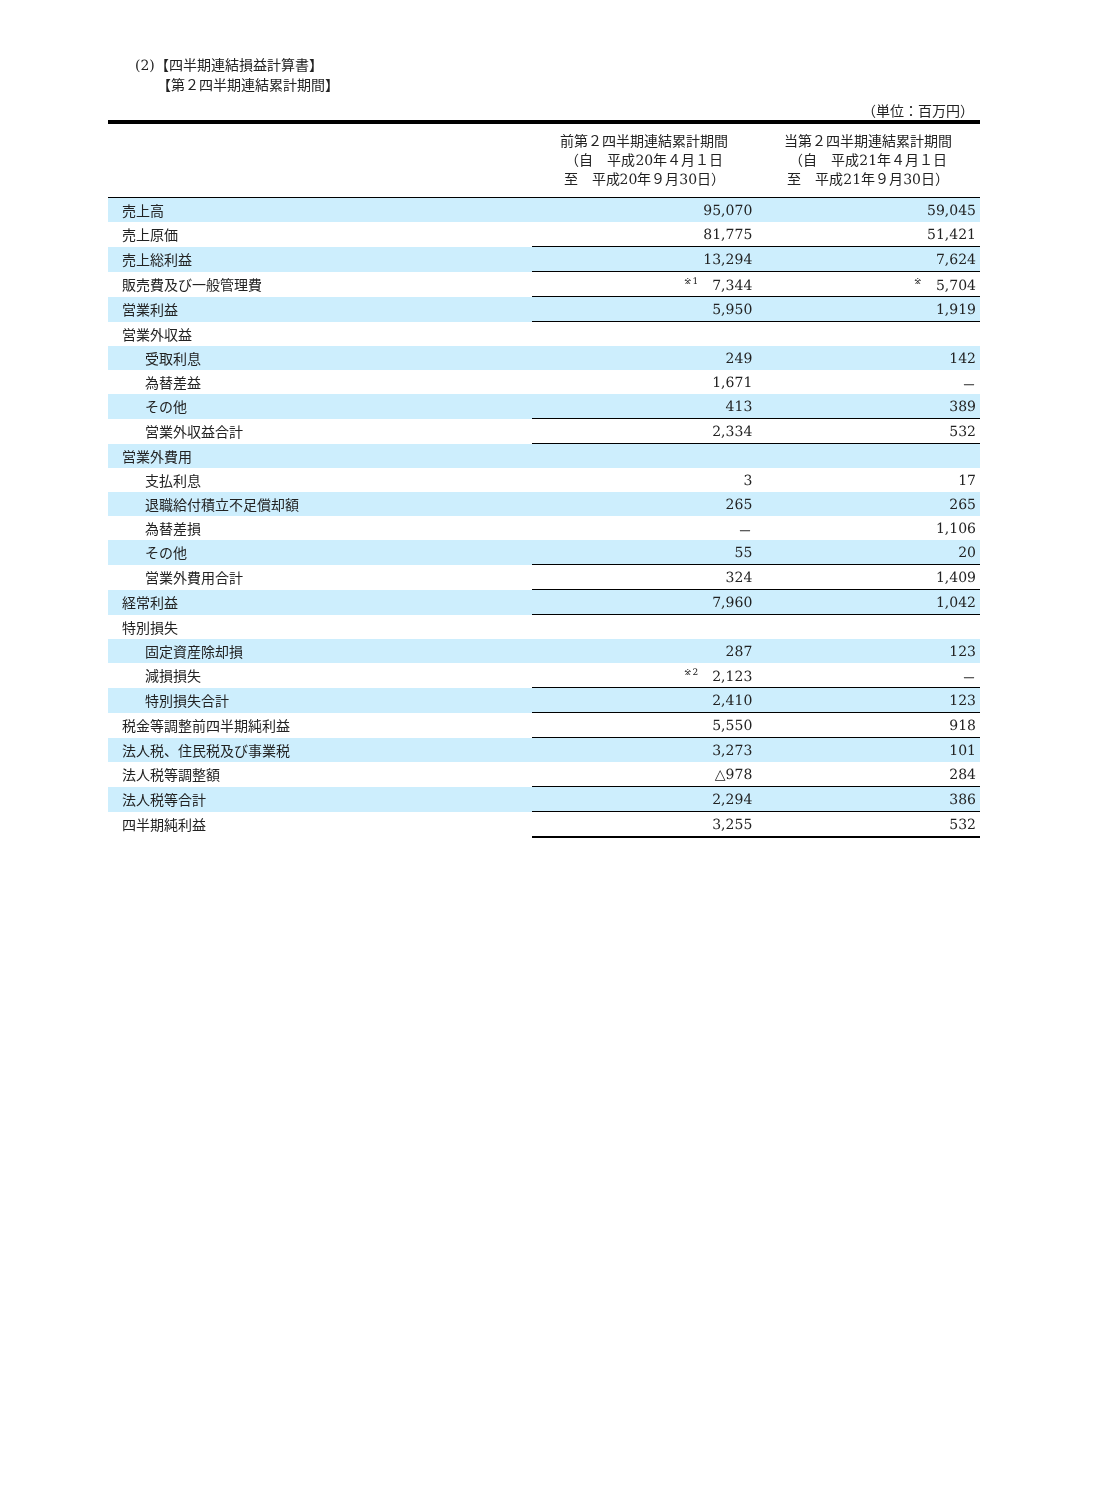(2)【四半期連結損益計算書】
【第２四半期連結累計期間】
（単位：百万円）
| | 前第２四半期連結累計期間 （自 平成20年４月１日 至 平成20年９月30日） | 当第２四半期連結累計期間 （自 平成21年４月１日 至 平成21年９月30日） |
| --- | --- | --- |
| 売上高 | 95,070 | 59,045 |
| 売上原価 | 81,775 | 51,421 |
| 売上総利益 | 13,294 | 7,624 |
| 販売費及び一般管理費 | <sup>※1</sup>7,344 | <sup>※</sup>5,704 |
| 営業利益 | 5,950 | 1,919 |
| 営業外収益 | | |
| 受取利息 | 249 | 142 |
| 為替差益 | 1,671 | － |
| その他 | 413 | 389 |
| 営業外収益合計 | 2,334 | 532 |
| 営業外費用 | | |
| 支払利息 | 3 | 17 |
| 退職給付積立不足償却額 | 265 | 265 |
| 為替差損 | － | 1,106 |
| その他 | 55 | 20 |
| 営業外費用合計 | 324 | 1,409 |
| 経常利益 | 7,960 | 1,042 |
| 特別損失 | | |
| 固定資産除却損 | 287 | 123 |
| 減損損失 | <sup>※2</sup>2,123 | － |
| 特別損失合計 | 2,410 | 123 |
| 税金等調整前四半期純利益 | 5,550 | 918 |
| 法人税、住民税及び事業税 | 3,273 | 101 |
| 法人税等調整額 | △978 | 284 |
| 法人税等合計 | 2,294 | 386 |
| 四半期純利益 | 3,255 | 532 |